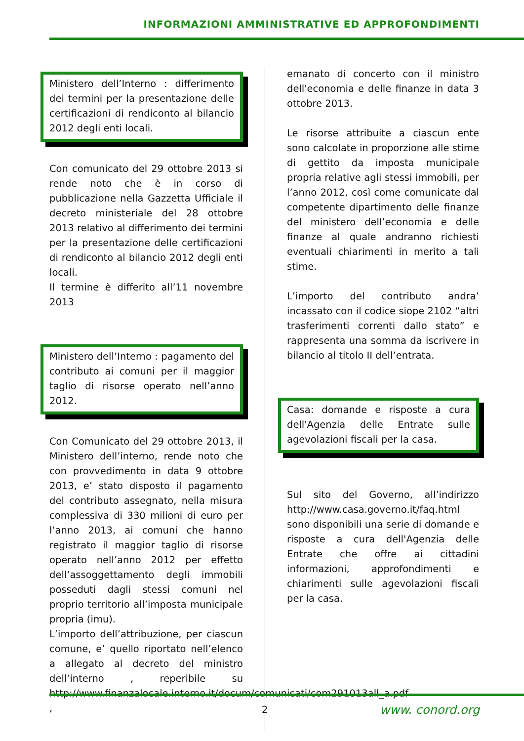INFORMAZIONI AMMINISTRATIVE ED APPROFONDIMENTI
Ministero dell’Interno : differimento dei termini per la presentazione delle certificazioni di rendiconto al bilancio 2012 degli enti locali.
Con comunicato del 29 ottobre 2013 si rende noto che è in corso di pubblicazione nella Gazzetta Ufficiale il decreto ministeriale del 28 ottobre 2013 relativo al differimento dei termini per la presentazione delle certificazioni di rendiconto al bilancio 2012 degli enti locali.
Il termine è differito all’11 novembre 2013
Ministero dell’Interno : pagamento del contributo ai comuni per il maggior taglio di risorse operato nell’anno 2012.
Con Comunicato del 29 ottobre 2013, il Ministero dell’interno, rende noto che con provvedimento in data 9 ottobre 2013, e’ stato disposto il pagamento del contributo assegnato, nella misura complessiva di 330 milioni di euro per l’anno 2013, ai comuni che hanno registrato il maggior taglio di risorse operato nell’anno 2012 per effetto dell’assoggettamento degli immobili posseduti dagli stessi comuni nel proprio territorio all’imposta municipale propria (imu).
L’importo dell’attribuzione, per ciascun comune, e’ quello riportato nell’elenco a allegato al decreto del ministro dell’interno , reperibile su http://www.finanzalocale.interno.it/docum/comunicati/com291013all_a.pdf ,
emanato di concerto con il ministro dell'economia e delle finanze in data 3 ottobre 2013.
Le risorse attribuite a ciascun ente sono calcolate in proporzione alle stime di gettito da imposta municipale propria relative agli stessi immobili, per l’anno 2012, così come comunicate dal competente dipartimento delle finanze del ministero dell’economia e delle finanze al quale andranno richiesti eventuali chiarimenti in merito a tali stime.
L’importo del contributo andra’ incassato con il codice siope 2102 “altri trasferimenti correnti dallo stato” e rappresenta una somma da iscrivere in bilancio al titolo II dell’entrata.
Casa: domande e risposte a cura dell'Agenzia delle Entrate sulle agevolazioni fiscali per la casa.
Sul sito del Governo, all’indirizzo http://www.casa.governo.it/faq.html sono disponibili una serie di domande e risposte a cura dell'Agenzia delle Entrate che offre ai cittadini informazioni, approfondimenti e chiarimenti sulle agevolazioni fiscali per la casa.
2 www. conord.org